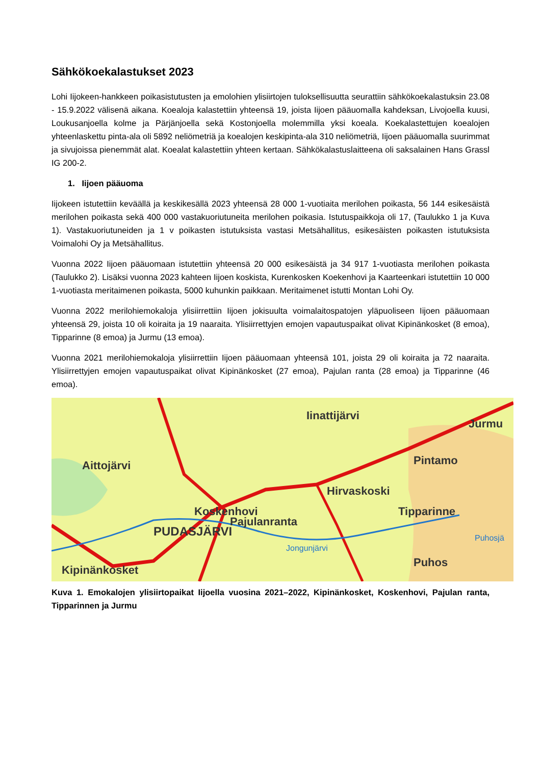Sähkökoekalastukset 2023
Lohi Iijokeen-hankkeen poikasistutusten ja emolohien ylisiirtojen tuloksellisuutta seurattiin sähkökoekalastuksin 23.08 - 15.9.2022 välisenä aikana. Koealoja kalastettiin yhteensä 19, joista Iijoen pääuomalla kahdeksan, Livojoella kuusi, Loukusanjoella kolme ja Pärjänjoella sekä Kostonjoella molemmilla yksi koeala. Koekalastettujen koealojen yhteenlaskettu pinta-ala oli 5892 neliömetriä ja koealojen keskipinta-ala 310 neliömetriä, Iijoen pääuomalla suurimmat ja sivujoissa pienemmät alat. Koealat kalastettiin yhteen kertaan. Sähkökalastuslaitteena oli saksalainen Hans Grassl IG 200-2.
1. Iijoen pääuoma
Iijokeen istutettiin keväällä ja keskikesällä 2023 yhteensä 28 000 1-vuotiaita merilohen poikasta, 56 144 esikesäistä merilohen poikasta sekä 400 000 vastakuoriutuneita merilohen poikasia. Istutuspaikkoja oli 17, (Taulukko 1 ja Kuva 1). Vastakuoriutuneiden ja 1 v poikasten istutuksista vastasi Metsähallitus, esikesäisten poikasten istutuksista Voimalohi Oy ja Metsähallitus.
Vuonna 2022 Iijoen pääuomaan istutettiin yhteensä 20 000 esikesäistä ja 34 917 1-vuotiasta merilohen poikasta (Taulukko 2). Lisäksi vuonna 2023 kahteen Iijoen koskista, Kurenkosken Koekenhovi ja Kaarteenkari istutettiin 10 000 1-vuotiasta meritaimenen poikasta, 5000 kuhunkin paikkaan. Meritaimenet istutti Montan Lohi Oy.
Vuonna 2022 merilohiemokaloja ylisiirrettiin Iijoen jokisuulta voimalaitospatojen yläpuoliseen Iijoen pääuomaan yhteensä 29, joista 10 oli koiraita ja 19 naaraita. Ylisiirrettyjen emojen vapautuspaikat olivat Kipinänkosket (8 emoa), Tipparinne (8 emoa) ja Jurmu (13 emoa).
Vuonna 2021 merilohiemokaloja ylisiirrettiin Iijoen pääuomaan yhteensä 101, joista 29 oli koiraita ja 72 naaraita. Ylisiirrettyjen emojen vapautuspaikat olivat Kipinänkosket (27 emoa), Pajulan ranta (28 emoa) ja Tipparinne (46 emoa).
Iinattijärvi
Jurmu
Aittojärvi
Pintamo
Hirvaskoski
Koskenhovi
Tipparinne
Pajulanranta
PUDASJÄRVI
Jongunjärvi
Puhosjä
Puhos
Kipinänkosket
Kuva 1. Emokalojen ylisiirtopaikat Iijoella vuosina 2021–2022, Kipinänkosket, Koskenhovi, Pajulan ranta, Tipparinnen ja Jurmu